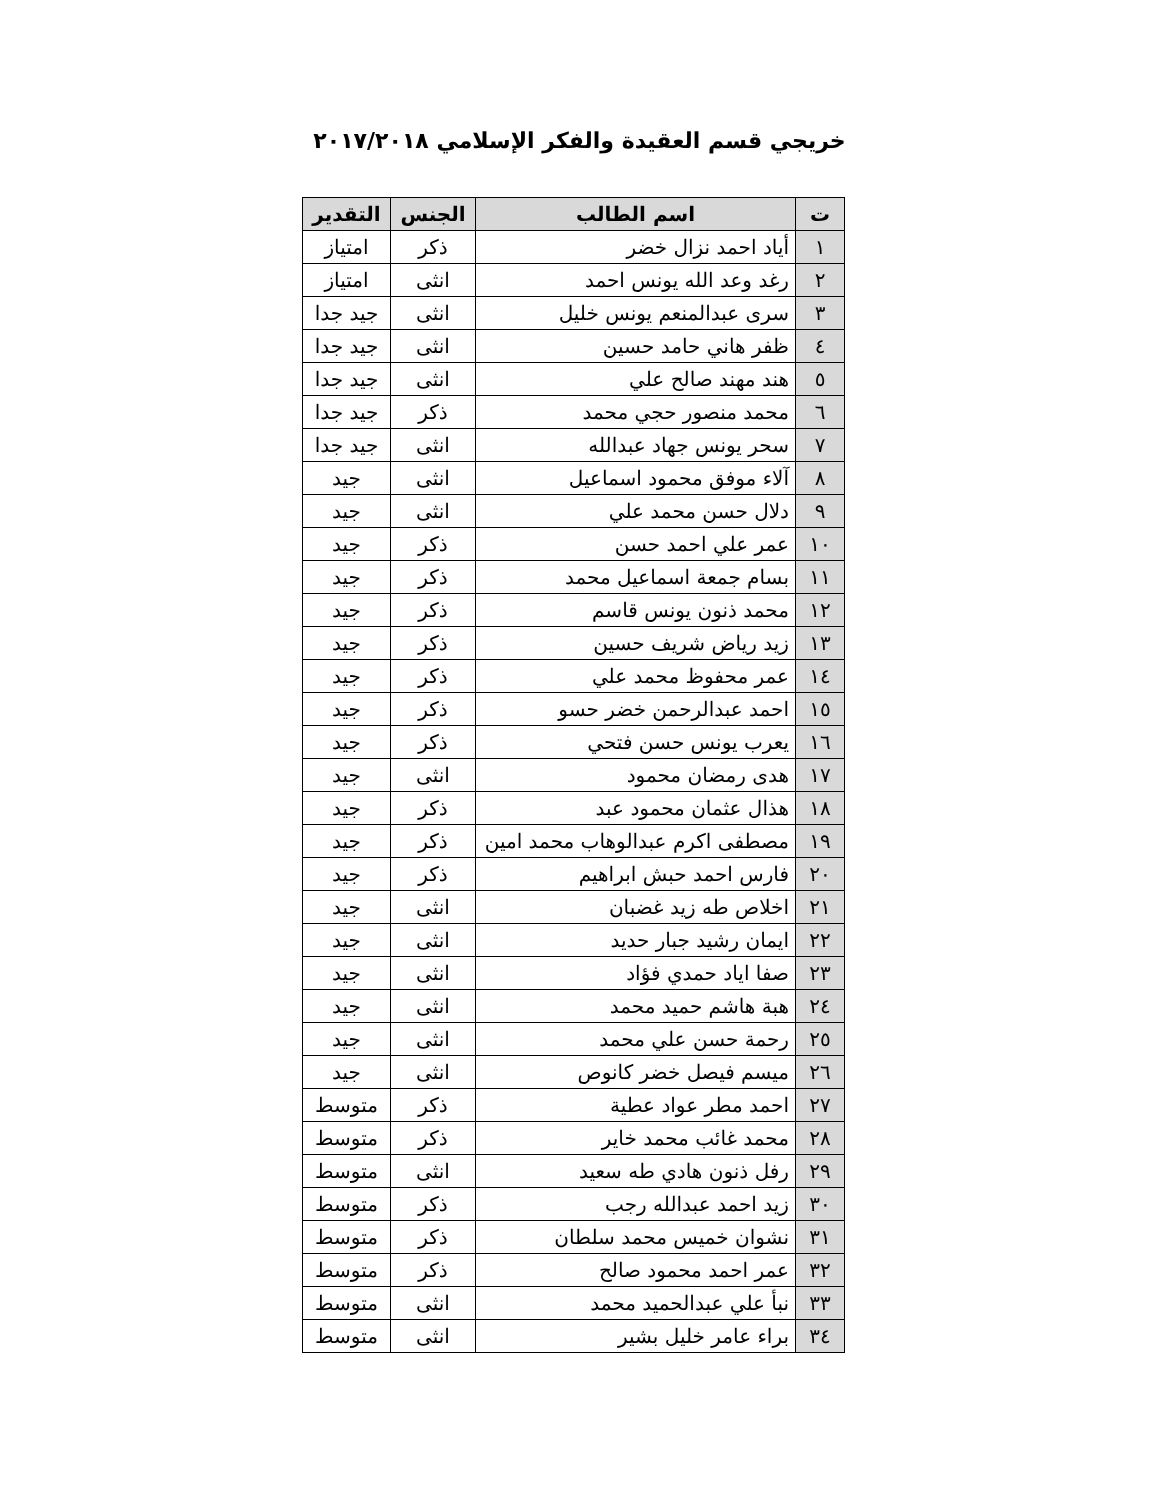خريجي قسم العقيدة والفكر الإسلامي ٢٠١٧/٢٠١٨
| ت | اسم الطالب | الجنس | التقدير |
| --- | --- | --- | --- |
| ١ | أياد احمد نزال خضر | ذكر | امتياز |
| ٢ | رغد وعد الله يونس احمد | انثى | امتياز |
| ٣ | سرى عبدالمنعم يونس خليل | انثى | جيد جدا |
| ٤ | ظفر هاني حامد حسين | انثى | جيد جدا |
| ٥ | هند مهند صالح علي | انثى | جيد جدا |
| ٦ | محمد منصور حجي محمد | ذكر | جيد جدا |
| ٧ | سحر يونس جهاد عبدالله | انثى | جيد جدا |
| ٨ | آلاء موفق محمود اسماعيل | انثى | جيد |
| ٩ | دلال حسن محمد علي | انثى | جيد |
| ١٠ | عمر علي احمد حسن | ذكر | جيد |
| ١١ | بسام جمعة اسماعيل محمد | ذكر | جيد |
| ١٢ | محمد ذنون يونس قاسم | ذكر | جيد |
| ١٣ | زيد رياض شريف حسين | ذكر | جيد |
| ١٤ | عمر محفوظ محمد علي | ذكر | جيد |
| ١٥ | احمد عبدالرحمن خضر حسو | ذكر | جيد |
| ١٦ | يعرب يونس حسن فتحي | ذكر | جيد |
| ١٧ | هدى رمضان محمود | انثى | جيد |
| ١٨ | هذال عثمان محمود عبد | ذكر | جيد |
| ١٩ | مصطفى اكرم عبدالوهاب محمد امين | ذكر | جيد |
| ٢٠ | فارس احمد حبش ابراهيم | ذكر | جيد |
| ٢١ | اخلاص طه زيد غضبان | انثى | جيد |
| ٢٢ | ايمان رشيد جبار حديد | انثى | جيد |
| ٢٣ | صفا اياد حمدي فؤاد | انثى | جيد |
| ٢٤ | هبة هاشم حميد محمد | انثى | جيد |
| ٢٥ | رحمة حسن علي محمد | انثى | جيد |
| ٢٦ | ميسم فيصل خضر كانوص | انثى | جيد |
| ٢٧ | احمد مطر عواد عطية | ذكر | متوسط |
| ٢٨ | محمد غائب محمد خاير | ذكر | متوسط |
| ٢٩ | رفل ذنون هادي طه سعيد | انثى | متوسط |
| ٣٠ | زيد احمد عبدالله رجب | ذكر | متوسط |
| ٣١ | نشوان خميس محمد سلطان | ذكر | متوسط |
| ٣٢ | عمر احمد محمود صالح | ذكر | متوسط |
| ٣٣ | نبأ علي عبدالحميد محمد | انثى | متوسط |
| ٣٤ | براء عامر خليل بشير | انثى | متوسط |